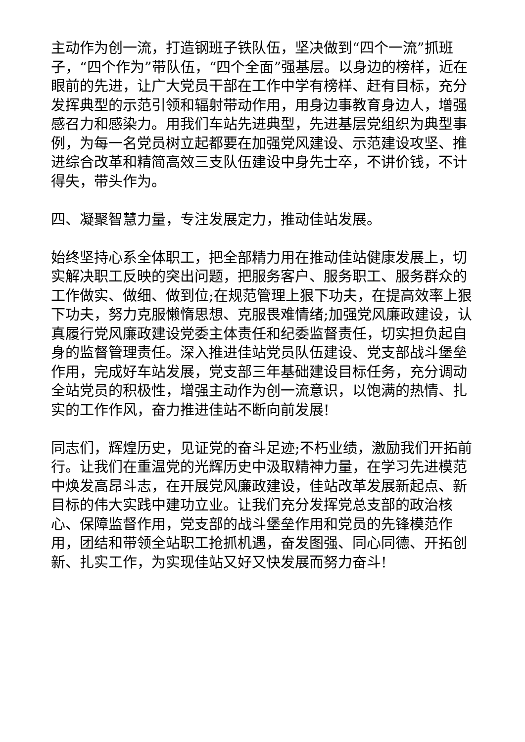主动作为创一流，打造钢班子铁队伍，坚决做到“四个一流”抓班子，“四个作为”带队伍，“四个全面”强基层。以身边的榜样，近在眼前的先进，让广大党员干部在工作中学有榜样、赶有目标，充分发挥典型的示范引领和辐射带动作用，用身边事教育身边人，增强感召力和感染力。用我们车站先进典型，先进基层党组织为典型事例，为每一名党员树立起都要在加强党风建设、示范建设攻坚、推进综合改革和精简高效三支队伍建设中身先士卒，不讲价钱，不计得失，带头作为。
四、凝聚智慧力量，专注发展定力，推动佳站发展。
始终坚持心系全体职工，把全部精力用在推动佳站健康发展上，切实解决职工反映的突出问题，把服务客户、服务职工、服务群众的工作做实、做细、做到位;在规范管理上狠下功夫，在提高效率上狠下功夫，努力克服懒惰思想、克服畏难情绪;加强党风廉政建设，认真履行党风廉政建设党委主体责任和纪委监督责任，切实担负起自身的监督管理责任。深入推进佳站党员队伍建设、党支部战斗堡垒作用，完成好车站发展，党支部三年基础建设目标任务，充分调动全站党员的积极性，增强主动作为创一流意识，以饱满的热情、扎实的工作作风，奋力推进佳站不断向前发展!
同志们，辉煌历史，见证党的奋斗足迹;不朽业绩，激励我们开拓前行。让我们在重温党的光辉历史中汲取精神力量，在学习先进模范中焕发高昂斗志，在开展党风廉政建设，佳站改革发展新起点、新目标的伟大实践中建功立业。让我们充分发挥党总支部的政治核心、保障监督作用，党支部的战斗堡垒作用和党员的先锋模范作用，团结和带领全站职工抢抓机遇，奋发图强、同心同德、开拓创新、扎实工作，为实现佳站又好又快发展而努力奋斗!